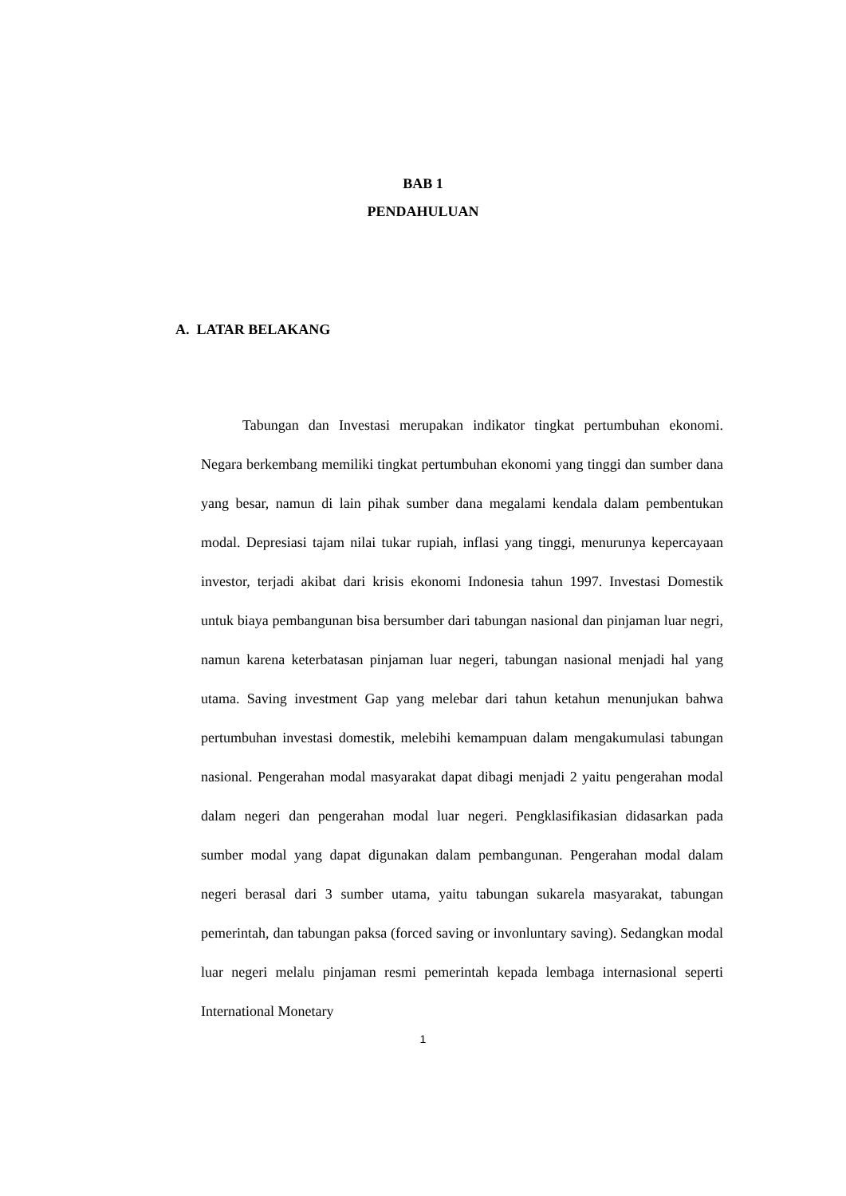BAB 1
PENDAHULUAN
A. LATAR BELAKANG
Tabungan dan Investasi merupakan indikator tingkat pertumbuhan ekonomi. Negara berkembang memiliki tingkat pertumbuhan ekonomi yang tinggi dan sumber dana yang besar, namun di lain pihak sumber dana megalami kendala dalam pembentukan modal. Depresiasi tajam nilai tukar rupiah, inflasi yang tinggi, menurunya kepercayaan investor, terjadi akibat dari krisis ekonomi Indonesia tahun 1997. Investasi Domestik untuk biaya pembangunan bisa bersumber dari tabungan nasional dan pinjaman luar negri, namun karena keterbatasan pinjaman luar negeri, tabungan nasional menjadi hal yang utama. Saving investment Gap yang melebar dari tahun ketahun menunjukan bahwa pertumbuhan investasi domestik, melebihi kemampuan dalam mengakumulasi tabungan nasional. Pengerahan modal masyarakat dapat dibagi menjadi 2 yaitu pengerahan modal dalam negeri dan pengerahan modal luar negeri. Pengklasifikasian didasarkan pada sumber modal yang dapat digunakan dalam pembangunan. Pengerahan modal dalam negeri berasal dari 3 sumber utama, yaitu tabungan sukarela masyarakat, tabungan pemerintah, dan tabungan paksa (forced saving or invonluntary saving). Sedangkan modal luar negeri melalu pinjaman resmi pemerintah kepada lembaga internasional seperti International Monetary
1